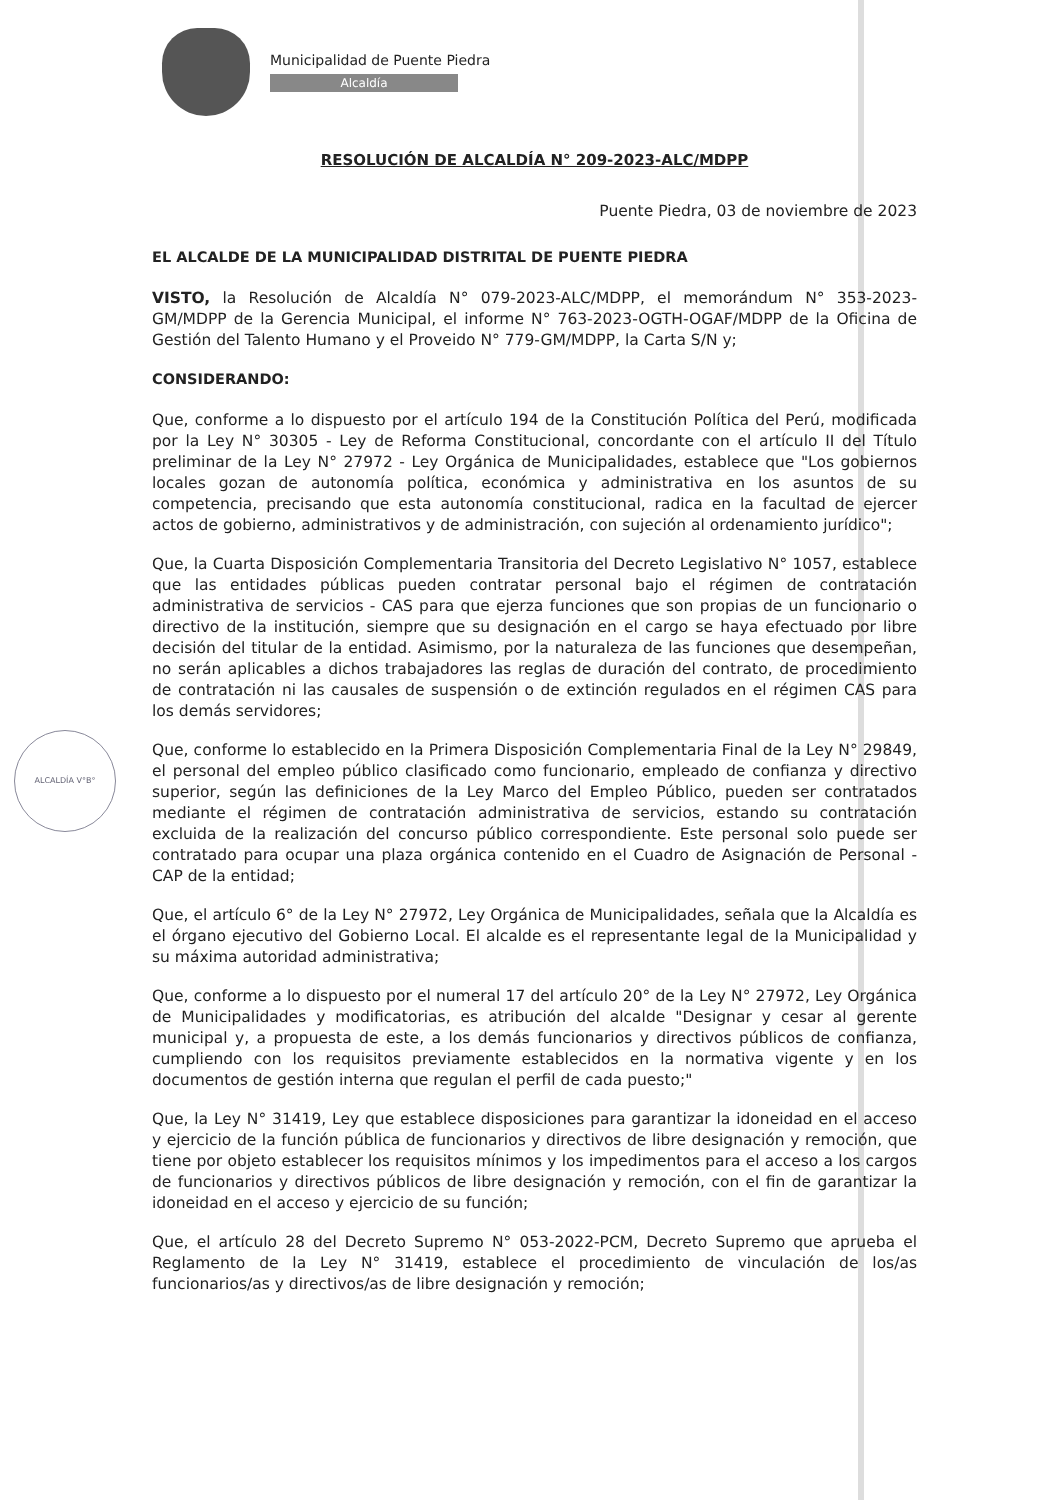Municipalidad de Puente Piedra
Alcaldía
ALCALDÍA V°B°
RESOLUCIÓN DE ALCALDÍA N° 209-2023-ALC/MDPP
Puente Piedra, 03 de noviembre de 2023
EL ALCALDE DE LA MUNICIPALIDAD DISTRITAL DE PUENTE PIEDRA
VISTO, la Resolución de Alcaldía N° 079-2023-ALC/MDPP, el memorándum N° 353-2023-GM/MDPP de la Gerencia Municipal, el informe N° 763-2023-OGTH-OGAF/MDPP de la Oficina de Gestión del Talento Humano y el Proveido N° 779-GM/MDPP, la Carta S/N y;
CONSIDERANDO:
Que, conforme a lo dispuesto por el artículo 194 de la Constitución Política del Perú, modificada por la Ley N° 30305 - Ley de Reforma Constitucional, concordante con el artículo II del Título preliminar de la Ley N° 27972 - Ley Orgánica de Municipalidades, establece que "Los gobiernos locales gozan de autonomía política, económica y administrativa en los asuntos de su competencia, precisando que esta autonomía constitucional, radica en la facultad de ejercer actos de gobierno, administrativos y de administración, con sujeción al ordenamiento jurídico";
Que, la Cuarta Disposición Complementaria Transitoria del Decreto Legislativo N° 1057, establece que las entidades públicas pueden contratar personal bajo el régimen de contratación administrativa de servicios - CAS para que ejerza funciones que son propias de un funcionario o directivo de la institución, siempre que su designación en el cargo se haya efectuado por libre decisión del titular de la entidad. Asimismo, por la naturaleza de las funciones que desempeñan, no serán aplicables a dichos trabajadores las reglas de duración del contrato, de procedimiento de contratación ni las causales de suspensión o de extinción regulados en el régimen CAS para los demás servidores;
Que, conforme lo establecido en la Primera Disposición Complementaria Final de la Ley N° 29849, el personal del empleo público clasificado como funcionario, empleado de confianza y directivo superior, según las definiciones de la Ley Marco del Empleo Público, pueden ser contratados mediante el régimen de contratación administrativa de servicios, estando su contratación excluida de la realización del concurso público correspondiente. Este personal solo puede ser contratado para ocupar una plaza orgánica contenido en el Cuadro de Asignación de Personal - CAP de la entidad;
Que, el artículo 6° de la Ley N° 27972, Ley Orgánica de Municipalidades, señala que la Alcaldía es el órgano ejecutivo del Gobierno Local. El alcalde es el representante legal de la Municipalidad y su máxima autoridad administrativa;
Que, conforme a lo dispuesto por el numeral 17 del artículo 20° de la Ley N° 27972, Ley Orgánica de Municipalidades y modificatorias, es atribución del alcalde "Designar y cesar al gerente municipal y, a propuesta de este, a los demás funcionarios y directivos públicos de confianza, cumpliendo con los requisitos previamente establecidos en la normativa vigente y en los documentos de gestión interna que regulan el perfil de cada puesto;"
Que, la Ley N° 31419, Ley que establece disposiciones para garantizar la idoneidad en el acceso y ejercicio de la función pública de funcionarios y directivos de libre designación y remoción, que tiene por objeto establecer los requisitos mínimos y los impedimentos para el acceso a los cargos de funcionarios y directivos públicos de libre designación y remoción, con el fin de garantizar la idoneidad en el acceso y ejercicio de su función;
Que, el artículo 28 del Decreto Supremo N° 053-2022-PCM, Decreto Supremo que aprueba el Reglamento de la Ley N° 31419, establece el procedimiento de vinculación de los/as funcionarios/as y directivos/as de libre designación y remoción;